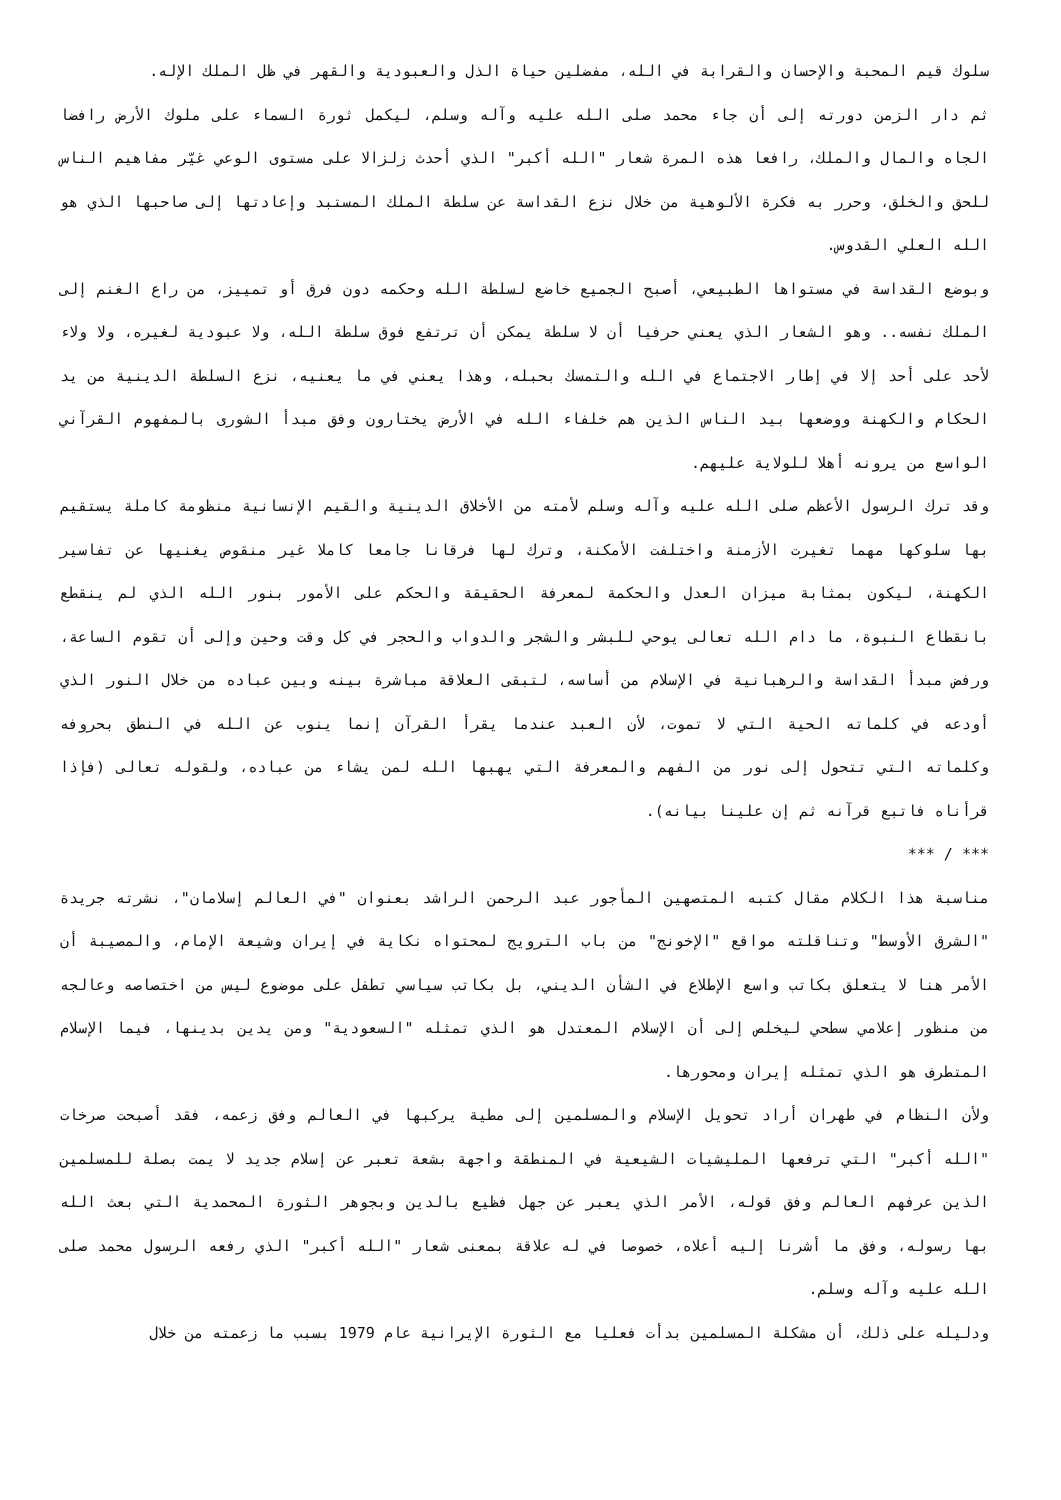سلوك قيم المحبة والإحسان والقرابة في الله، مفضلين حياة الذل والعبودية والقهر في ظل الملك الإله.
ثم دار الزمن دورته إلى أن جاء محمد صلى الله عليه وآله وسلم، ليكمل ثورة السماء على ملوك الأرض رافضا الجاه والمال والملك، رافعا هذه المرة شعار "الله أكبر" الذي أحدث زلزالا على مستوى الوعي غيّر مفاهيم الناس للحق والخلق، وحرر به فكرة الألوهية من خلال نزع القداسة عن سلطة الملك المستبد وإعادتها إلى صاحبها الذي هو الله العلي القدوس.
وبوضع القداسة في مستواها الطبيعي، أصبح الجميع خاضع لسلطة الله وحكمه دون فرق أو تمييز، من راع الغنم إلى الملك نفسه.. وهو الشعار الذي يعني حرفيا أن لا سلطة يمكن أن ترتفع فوق سلطة الله، ولا عبودية لغيره، ولا ولاء لأحد على أحد إلا في إطار الاجتماع في الله والتمسك بحبله، وهذا يعني في ما يعنيه، نزع السلطة الدينية من يد الحكام والكهنة ووضعها بيد الناس الذين هم خلفاء الله في الأرض يختارون وفق مبدأ الشورى بالمفهوم القرآني الواسع من يرونه أهلا للولاية عليهم.
وقد ترك الرسول الأعظم صلى الله عليه وآله وسلم لأمته من الأخلاق الدينية والقيم الإنسانية منظومة كاملة يستقيم بها سلوكها مهما تغيرت الأزمنة واختلفت الأمكنة، وترك لها فرقانا جامعا كاملا غير منقوص يغنيها عن تفاسير الكهنة، ليكون بمثابة ميزان العدل والحكمة لمعرفة الحقيقة والحكم على الأمور بنور الله الذي لم ينقطع بانقطاع النبوة، ما دام الله تعالى يوحي للبشر والشجر والدواب والحجر في كل وقت وحين وإلى أن تقوم الساعة، ورفض مبدأ القداسة والرهبانية في الإسلام من أساسه، لتبقى العلاقة مباشرة بينه وبين عباده من خلال النور الذي أودعه في كلماته الحية التي لا تموت، لأن العبد عندما يقرأ القرآن إنما ينوب عن الله في النطق بحروفه وكلماته التي تتحول إلى نور من الفهم والمعرفة التي يهبها الله لمن يشاء من عباده، ولقوله تعالى (فإذا قرأناه فاتبع قرآنه ثم إن علينا بيانه).
*** / ***
مناسبة هذا الكلام مقال كتبه المتصهين المأجور عبد الرحمن الراشد بعنوان "في العالم إسلامان"، نشرته جريدة "الشرق الأوسط" وتناقلته مواقع "الإخونج" من باب الترويج لمحتواه نكاية في إيران وشيعة الإمام، والمصيبة أن الأمر هنا لا يتعلق بكاتب واسع الإطلاع في الشأن الديني، بل بكاتب سياسي تطفل على موضوع ليس من اختصاصه وعالجه من منظور إعلامي سطحي ليخلص إلى أن الإسلام المعتدل هو الذي تمثله "السعودية" ومن يدين بدينها، فيما الإسلام المتطرف هو الذي تمثله إيران ومحورها.
ولأن النظام في طهران أراد تحويل الإسلام والمسلمين إلى مطية يركبها في العالم وفق زعمه، فقد أصبحت صرخات "الله أكبر" التي ترفعها المليشيات الشيعية في المنطقة واجهة بشعة تعبر عن إسلام جديد لا يمت بصلة للمسلمين الذين عرفهم العالم وفق قوله، الأمر الذي يعبر عن جهل فظيع بالدين وبجوهر الثورة المحمدية التي بعث الله بها رسوله، وفق ما أشرنا إليه أعلاه، خصوصا في له علاقة بمعنى شعار "الله أكبر" الذي رفعه الرسول محمد صلى الله عليه وآله وسلم.
ودليله على ذلك، أن مشكلة المسلمين بدأت فعليا مع الثورة الإيرانية عام 1979 بسبب ما زعمته من خلال